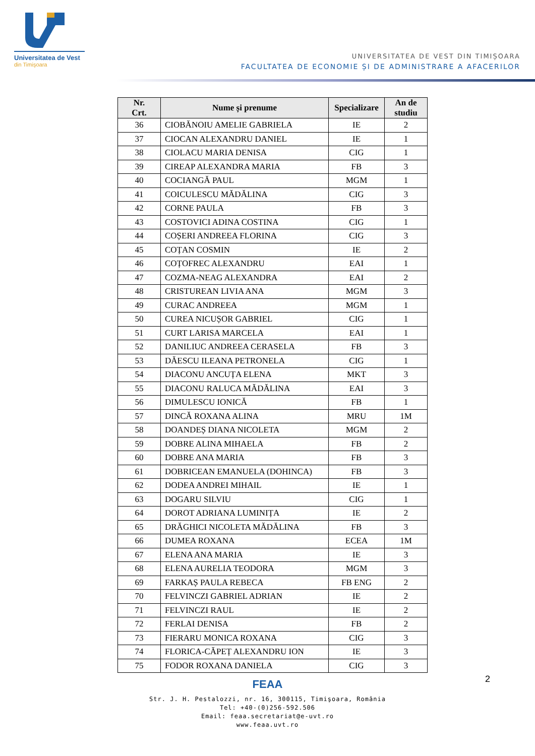Universitatea de Vest
din Timişoara
UNIVERSITATEA DE VEST DIN TIMIȘOARA
FACULTATEA DE ECONOMIE ȘI DE ADMINISTRARE A AFACERILOR
| Nr. Crt. | Nume și prenume | Specializare | An de studiu |
| --- | --- | --- | --- |
| 36 | CIOBĂNOIU AMELIE GABRIELA | IE | 2 |
| 37 | CIOCAN ALEXANDRU DANIEL | IE | 1 |
| 38 | CIOLACU MARIA DENISA | CIG | 1 |
| 39 | CIREAP ALEXANDRA MARIA | FB | 3 |
| 40 | COCIANGĂ PAUL | MGM | 1 |
| 41 | COICULESCU MĂDĂLINA | CIG | 3 |
| 42 | CORNE PAULA | FB | 3 |
| 43 | COSTOVICI ADINA COSTINA | CIG | 1 |
| 44 | COȘERI ANDREEA FLORINA | CIG | 3 |
| 45 | COȚAN COSMIN | IE | 2 |
| 46 | COȚOFREC ALEXANDRU | EAI | 1 |
| 47 | COZMA-NEAG ALEXANDRA | EAI | 2 |
| 48 | CRISTUREAN LIVIA ANA | MGM | 3 |
| 49 | CURAC ANDREEA | MGM | 1 |
| 50 | CUREA NICUȘOR GABRIEL | CIG | 1 |
| 51 | CURT LARISA MARCELA | EAI | 1 |
| 52 | DANILIUC ANDREEA CERASELA | FB | 3 |
| 53 | DĂESCU ILEANA PETRONELA | CIG | 1 |
| 54 | DIACONU ANCUȚA ELENA | MKT | 3 |
| 55 | DIACONU RALUCA MĂDĂLINA | EAI | 3 |
| 56 | DIMULESCU IONICĂ | FB | 1 |
| 57 | DINCĂ ROXANA ALINA | MRU | 1M |
| 58 | DOANDEȘ DIANA NICOLETA | MGM | 2 |
| 59 | DOBRE ALINA MIHAELA | FB | 2 |
| 60 | DOBRE ANA MARIA | FB | 3 |
| 61 | DOBRICEAN EMANUELA (DOHINCA) | FB | 3 |
| 62 | DODEA ANDREI MIHAIL | IE | 1 |
| 63 | DOGARU SILVIU | CIG | 1 |
| 64 | DOROT ADRIANA LUMINIȚA | IE | 2 |
| 65 | DRĂGHICI NICOLETA MĂDĂLINA | FB | 3 |
| 66 | DUMEA ROXANA | ECEA | 1M |
| 67 | ELENA ANA MARIA | IE | 3 |
| 68 | ELENA AURELIA TEODORA | MGM | 3 |
| 69 | FARKAȘ PAULA REBECA | FB ENG | 2 |
| 70 | FELVINCZI GABRIEL ADRIAN | IE | 2 |
| 71 | FELVINCZI RAUL | IE | 2 |
| 72 | FERLAI DENISA | FB | 2 |
| 73 | FIERARU MONICA ROXANA | CIG | 3 |
| 74 | FLORICA-CĂPEȚ ALEXANDRU ION | IE | 3 |
| 75 | FODOR ROXANA DANIELA | CIG | 3 |
2
FEAA
Str. J. H. Pestalozzi, nr. 16, 300115, Timişoara, România
Tel: +40-(0)256-592.506
Email: feaa.secretariat@e-uvt.ro
www.feaa.uvt.ro